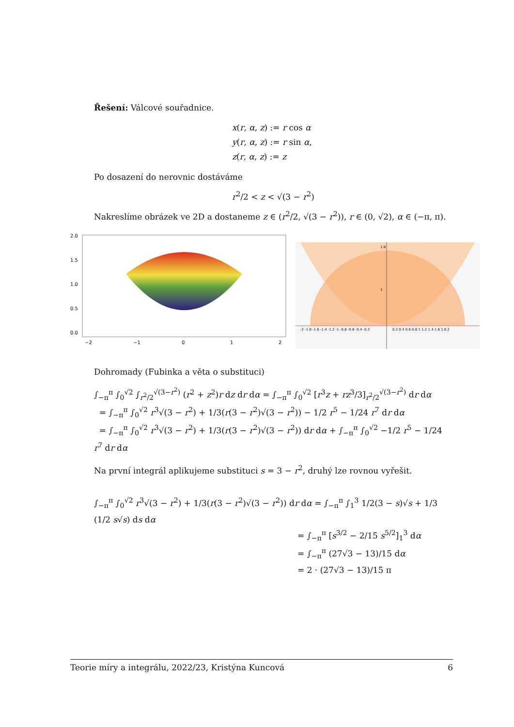Řešení: Válcové souřadnice.
x(r, α, z) := r cos α
y(r, α, z) := r sin α,
z(r, α, z) := z
Po dosazení do nerovnic dostáváme
r<sup>2</sup>/2 < z < √(3 − r<sup>2</sup>)
Nakreslíme obrázek ve 2D a dostaneme z ∈ (r<sup>2</sup>/2, √(3 − r<sup>2</sup>)), r ∈ (0, √2), α ∈ (−π, π).
2.0
1.5
1.0
0.5
0.0
−2
−1
0
1
2
-2 -1.8 -1.6 -1.4 -1.2 -1 -0.8 -0.6 -0.4 -0.2
0.2 0.4 0.6 0.8 1 1.2 1.4 1.6 1.8 2
1.8
1
Dohromady (Fubinka a věta o substituci)
∫<sub>−π</sub><sup>π</sup> ∫<sub>0</sub><sup>√2</sup> ∫<sub>r<sup>2</sup>/2</sub><sup>√(3−r<sup>2</sup>)</sup> (r<sup>2</sup> + z<sup>2</sup>)r dz dr dα = ∫<sub>−π</sub><sup>π</sup> ∫<sub>0</sub><sup>√2</sup> [r<sup>3</sup>z + rz<sup>3</sup>/3]<sub>r<sup>2</sup>/2</sub><sup>√(3−r<sup>2</sup>)</sup> dr dα
= ∫<sub>−π</sub><sup>π</sup> ∫<sub>0</sub><sup>√2</sup> r<sup>3</sup>√(3 − r<sup>2</sup>) + 1/3(r(3 − r<sup>2</sup>)√(3 − r<sup>2</sup>)) − 1/2 r<sup>5</sup> − 1/24 r<sup>7</sup> dr dα
= ∫<sub>−π</sub><sup>π</sup> ∫<sub>0</sub><sup>√2</sup> r<sup>3</sup>√(3 − r<sup>2</sup>) + 1/3(r(3 − r<sup>2</sup>)√(3 − r<sup>2</sup>)) dr dα + ∫<sub>−π</sub><sup>π</sup> ∫<sub>0</sub><sup>√2</sup> −1/2 r<sup>5</sup> − 1/24 r<sup>7</sup> dr dα
Na první integrál aplikujeme substituci s = 3 − r<sup>2</sup>, druhý lze rovnou vyřešit.
∫<sub>−π</sub><sup>π</sup> ∫<sub>0</sub><sup>√2</sup> r<sup>3</sup>√(3 − r<sup>2</sup>) + 1/3(r(3 − r<sup>2</sup>)√(3 − r<sup>2</sup>)) dr dα = ∫<sub>−π</sub><sup>π</sup> ∫<sub>1</sub><sup>3</sup> 1/2(3 − s)√s + 1/3 (1/2 s√s) ds dα
= ∫<sub>−π</sub><sup>π</sup> [s<sup>3/2</sup> − 2/15 s<sup>5/2</sup>]<sub>1</sub><sup>3</sup> dα
= ∫<sub>−π</sub><sup>π</sup> (27√3 − 13)/15 dα
= 2 · (27√3 − 13)/15 π
Teorie míry a integrálu, 2022/23, Kristýna Kuncová 6